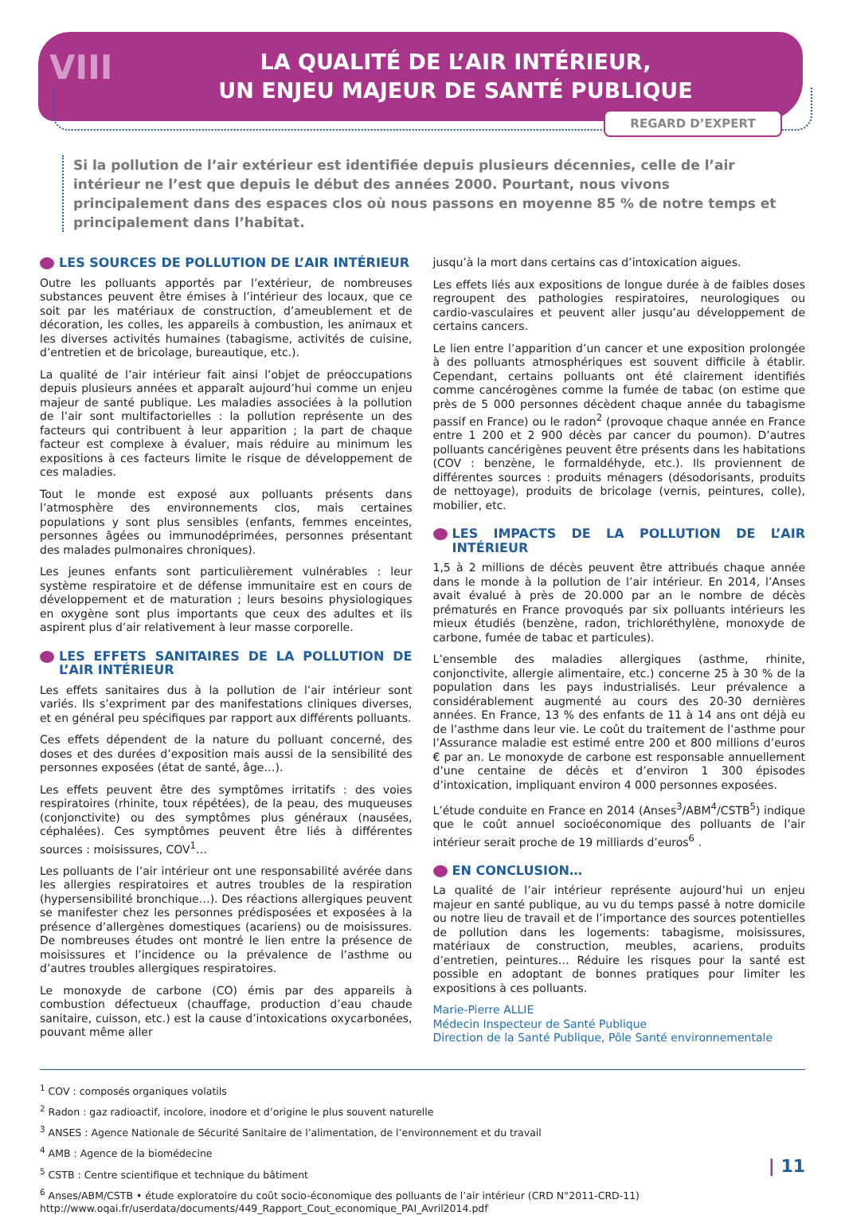VIII
LA QUALITÉ DE L’AIR INTÉRIEUR,
UN ENJEU MAJEUR DE SANTÉ PUBLIQUE
REGARD D’EXPERT
Si la pollution de l’air extérieur est identifiée depuis plusieurs décennies, celle de l’air intérieur ne l’est que depuis le début des années 2000. Pourtant, nous vivons principalement dans des espaces clos où nous passons en moyenne 85 % de notre temps et principalement dans l’habitat.
LES SOURCES DE POLLUTION DE L’AIR INTÉRIEUR
Outre les polluants apportés par l’extérieur, de nombreuses substances peuvent être émises à l’intérieur des locaux, que ce soit par les matériaux de construction, d’ameublement et de décoration, les colles, les appareils à combustion, les animaux et les diverses activités humaines (tabagisme, activités de cuisine, d’entretien et de bricolage, bureautique, etc.).
La qualité de l’air intérieur fait ainsi l’objet de préoccupations depuis plusieurs années et apparaît aujourd’hui comme un enjeu majeur de santé publique. Les maladies associées à la pollution de l’air sont multifactorielles : la pollution représente un des facteurs qui contribuent à leur apparition ; la part de chaque facteur est complexe à évaluer, mais réduire au minimum les expositions à ces facteurs limite le risque de développement de ces maladies.
Tout le monde est exposé aux polluants présents dans l’atmosphère des environnements clos, mais certaines populations y sont plus sensibles (enfants, femmes enceintes, personnes âgées ou immunodéprimées, personnes présentant des malades pulmonaires chroniques).
Les jeunes enfants sont particulièrement vulnérables : leur système respiratoire et de défense immunitaire est en cours de développement et de maturation ; leurs besoins physiologiques en oxygène sont plus importants que ceux des adultes et ils aspirent plus d’air relativement à leur masse corporelle.
LES EFFETS SANITAIRES DE LA POLLUTION DE L’AIR INTÉRIEUR
Les effets sanitaires dus à la pollution de l’air intérieur sont variés. Ils s’expriment par des manifestations cliniques diverses, et en général peu spécifiques par rapport aux différents polluants.
Ces effets dépendent de la nature du polluant concerné, des doses et des durées d’exposition mais aussi de la sensibilité des personnes exposées (état de santé, âge…).
Les effets peuvent être des symptômes irritatifs : des voies respiratoires (rhinite, toux répétées), de la peau, des muqueuses (conjonctivite) ou des symptômes plus généraux (nausées, céphalées). Ces symptômes peuvent être liés à différentes sources : moisissures, COV<sup>1</sup>…
Les polluants de l’air intérieur ont une responsabilité avérée dans les allergies respiratoires et autres troubles de la respiration (hypersensibilité bronchique…). Des réactions allergiques peuvent se manifester chez les personnes prédisposées et exposées à la présence d’allergènes domestiques (acariens) ou de moisissures. De nombreuses études ont montré le lien entre la présence de moisissures et l’incidence ou la prévalence de l’asthme ou d’autres troubles allergiques respiratoires.
Le monoxyde de carbone (CO) émis par des appareils à combustion défectueux (chauffage, production d’eau chaude sanitaire, cuisson, etc.) est la cause d’intoxications oxycarbonées, pouvant même aller
jusqu’à la mort dans certains cas d’intoxication aigues.
Les effets liés aux expositions de longue durée à de faibles doses regroupent des pathologies respiratoires, neurologiques ou cardio-vasculaires et peuvent aller jusqu’au développement de certains cancers.
Le lien entre l’apparition d’un cancer et une exposition prolongée à des polluants atmosphériques est souvent difficile à établir. Cependant, certains polluants ont été clairement identifiés comme cancérogènes comme la fumée de tabac (on estime que près de 5 000 personnes décèdent chaque année du tabagisme passif en France) ou le radon<sup>2</sup> (provoque chaque année en France entre 1 200 et 2 900 décès par cancer du poumon). D’autres polluants cancérigènes peuvent être présents dans les habitations (COV : benzène, le formaldéhyde, etc.). Ils proviennent de différentes sources : produits ménagers (désodorisants, produits de nettoyage), produits de bricolage (vernis, peintures, colle), mobilier, etc.
LES IMPACTS DE LA POLLUTION DE L’AIR INTÉRIEUR
1,5 à 2 millions de décès peuvent être attribués chaque année dans le monde à la pollution de l’air intérieur. En 2014, l’Anses avait évalué à près de 20.000 par an le nombre de décès prématurés en France provoqués par six polluants intérieurs les mieux étudiés (benzène, radon, trichloréthylène, monoxyde de carbone, fumée de tabac et particules).
L’ensemble des maladies allergiques (asthme, rhinite, conjonctivite, allergie alimentaire, etc.) concerne 25 à 30 % de la population dans les pays industrialisés. Leur prévalence a considérablement augmenté au cours des 20-30 dernières années. En France, 13 % des enfants de 11 à 14 ans ont déjà eu de l’asthme dans leur vie. Le coût du traitement de l’asthme pour l’Assurance maladie est estimé entre 200 et 800 millions d’euros € par an. Le monoxyde de carbone est responsable annuellement d’une centaine de décès et d’environ 1 300 épisodes d’intoxication, impliquant environ 4 000 personnes exposées.
L’étude conduite en France en 2014 (Anses<sup>3</sup>/ABM<sup>4</sup>/CSTB<sup>5</sup>) indique que le coût annuel socioéconomique des polluants de l’air intérieur serait proche de 19 milliards d’euros<sup>6</sup> .
EN CONCLUSION…
La qualité de l’air intérieur représente aujourd’hui un enjeu majeur en santé publique, au vu du temps passé à notre domicile ou notre lieu de travail et de l’importance des sources potentielles de pollution dans les logements: tabagisme, moisissures, matériaux de construction, meubles, acariens, produits d’entretien, peintures… Réduire les risques pour la santé est possible en adoptant de bonnes pratiques pour limiter les expositions à ces polluants.
Marie-Pierre ALLIE
Médecin Inspecteur de Santé Publique
Direction de la Santé Publique, Pôle Santé environnementale
<sup>1</sup> COV : composés organiques volatils
<sup>2</sup> Radon : gaz radioactif, incolore, inodore et d’origine le plus souvent naturelle
<sup>3</sup> ANSES : Agence Nationale de Sécurité Sanitaire de l’alimentation, de l’environnement et du travail
<sup>4</sup> AMB : Agence de la biomédecine
<sup>5</sup> CSTB : Centre scientifique et technique du bâtiment
<sup>6</sup> Anses/ABM/CSTB • étude exploratoire du coût socio-économique des polluants de l’air intérieur (CRD N°2011-CRD-11)
http://www.oqai.fr/userdata/documents/449_Rapport_Cout_economique_PAI_Avril2014.pdf
| 11